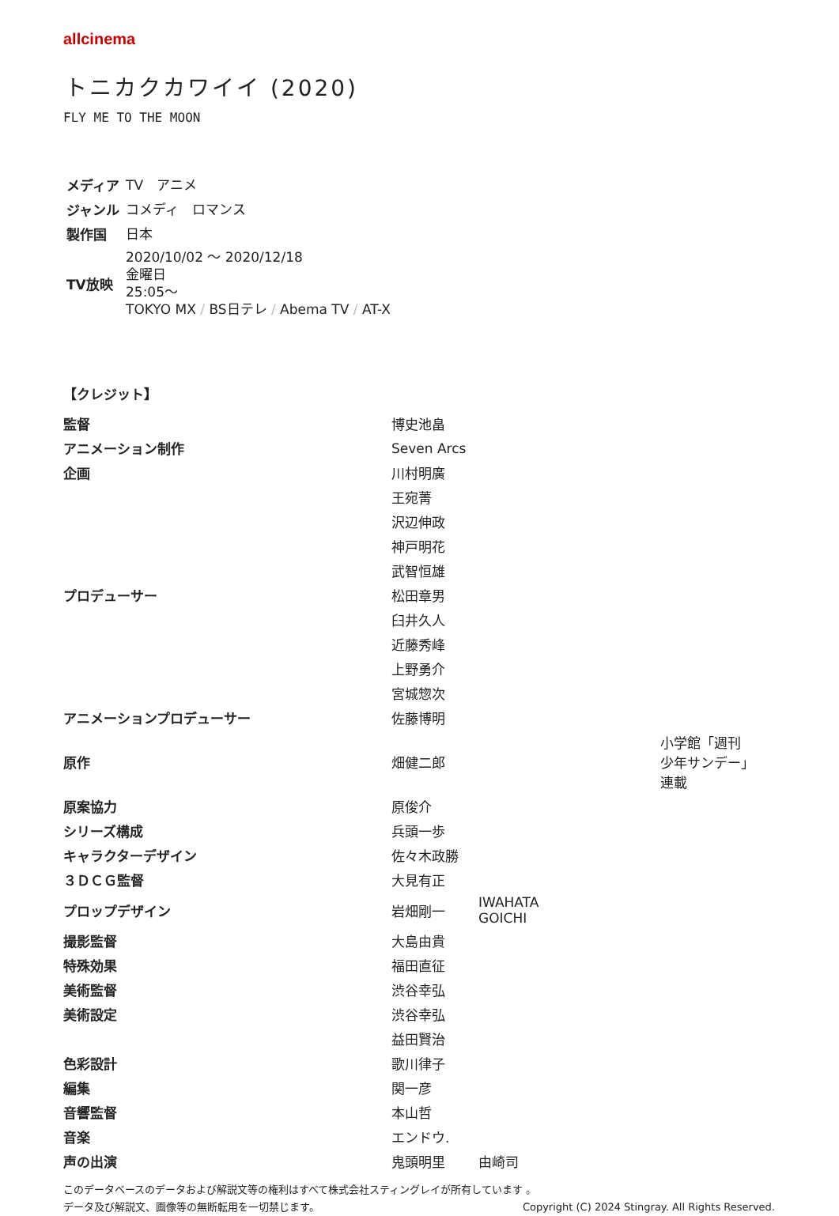allcinema
トニカクカワイイ (2020)
FLY ME TO THE MOON
| メディア | TV アニメ |
| ジャンル | コメディ ロマンス |
| 製作国 | 日本 |
| TV放映 | 2020/10/02 〜 2020/12/18 金曜日 25:05〜 TOKYO MX / BS日テレ / Abema TV / AT-X |
【クレジット】
| 監督 | 博史池畠 | | |
| アニメーション制作 | Seven Arcs | | |
| 企画 | 川村明廣 | | |
| | 王宛菁 | | |
| | 沢辺伸政 | | |
| | 神戸明花 | | |
| | 武智恒雄 | | |
| プロデューサー | 松田章男 | | |
| | 臼井久人 | | |
| | 近藤秀峰 | | |
| | 上野勇介 | | |
| | 宮城惣次 | | |
| アニメーションプロデューサー | 佐藤博明 | | |
| 原作 | 畑健二郎 | | 小学館「週刊 少年サンデー」 連載 |
| 原案協力 | 原俊介 | | |
| シリーズ構成 | 兵頭一歩 | | |
| キャラクターデザイン | 佐々木政勝 | | |
| ３ＤＣＧ監督 | 大見有正 | | |
| プロップデザイン | 岩畑剛一 | IWAHATA GOICHI | |
| 撮影監督 | 大島由貴 | | |
| 特殊効果 | 福田直征 | | |
| 美術監督 | 渋谷幸弘 | | |
| 美術設定 | 渋谷幸弘 | | |
| | 益田賢治 | | |
| 色彩設計 | 歌川律子 | | |
| 編集 | 関一彦 | | |
| 音響監督 | 本山哲 | | |
| 音楽 | エンドウ. | | |
| 声の出演 | 鬼頭明里 | 由崎司 | |
このデータベースのデータおよび解説文等の権利はすべて株式会社スティングレイが所有しています 。
データ及び解説文、画像等の無断転用を一切禁じます。 Copyright (C) 2024 Stingray. All Rights Reserved.